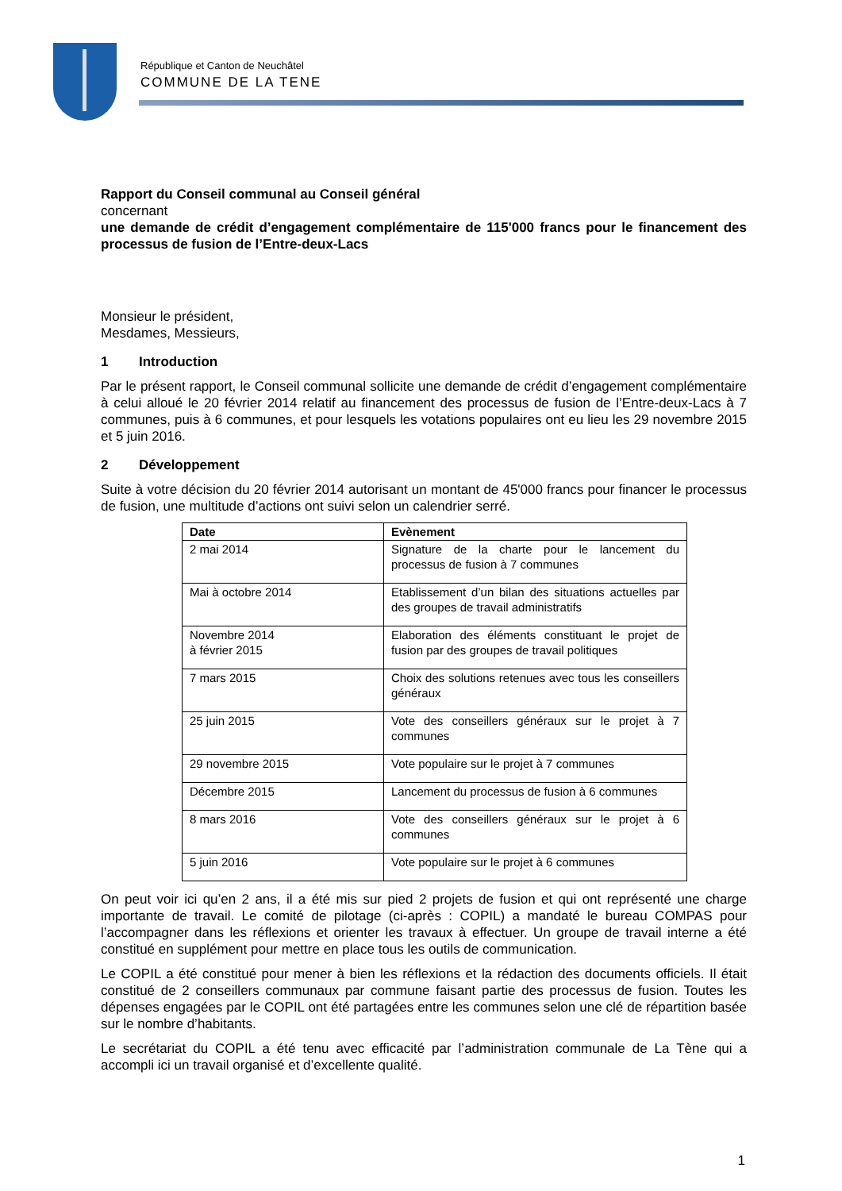République et Canton de Neuchâtel
COMMUNE DE LA TENE
Rapport du Conseil communal au Conseil général
concernant
une demande de crédit d’engagement complémentaire de 115'000 francs pour le financement des processus de fusion de l’Entre-deux-Lacs
Monsieur le président,
Mesdames, Messieurs,
1 Introduction
Par le présent rapport, le Conseil communal sollicite une demande de crédit d’engagement complémentaire à celui alloué le 20 février 2014 relatif au financement des processus de fusion de l’Entre-deux-Lacs à 7 communes, puis à 6 communes, et pour lesquels les votations populaires ont eu lieu les 29 novembre 2015 et 5 juin 2016.
2 Développement
Suite à votre décision du 20 février 2014 autorisant un montant de 45'000 francs pour financer le processus de fusion, une multitude d’actions ont suivi selon un calendrier serré.
| Date | Evènement |
| --- | --- |
| 2 mai 2014 | Signature de la charte pour le lancement du processus de fusion à 7 communes |
| Mai à octobre 2014 | Etablissement d’un bilan des situations actuelles par des groupes de travail administratifs |
| Novembre 2014 à février 2015 | Elaboration des éléments constituant le projet de fusion par des groupes de travail politiques |
| 7 mars 2015 | Choix des solutions retenues avec tous les conseillers généraux |
| 25 juin 2015 | Vote des conseillers généraux sur le projet à 7 communes |
| 29 novembre 2015 | Vote populaire sur le projet à 7 communes |
| Décembre 2015 | Lancement du processus de fusion à 6 communes |
| 8 mars 2016 | Vote des conseillers généraux sur le projet à 6 communes |
| 5 juin 2016 | Vote populaire sur le projet à 6 communes |
On peut voir ici qu’en 2 ans, il a été mis sur pied 2 projets de fusion et qui ont représenté une charge importante de travail. Le comité de pilotage (ci-après : COPIL) a mandaté le bureau COMPAS pour l’accompagner dans les réflexions et orienter les travaux à effectuer. Un groupe de travail interne a été constitué en supplément pour mettre en place tous les outils de communication.
Le COPIL a été constitué pour mener à bien les réflexions et la rédaction des documents officiels. Il était constitué de 2 conseillers communaux par commune faisant partie des processus de fusion. Toutes les dépenses engagées par le COPIL ont été partagées entre les communes selon une clé de répartition basée sur le nombre d’habitants.
Le secrétariat du COPIL a été tenu avec efficacité par l’administration communale de La Tène qui a accompli ici un travail organisé et d’excellente qualité.
1